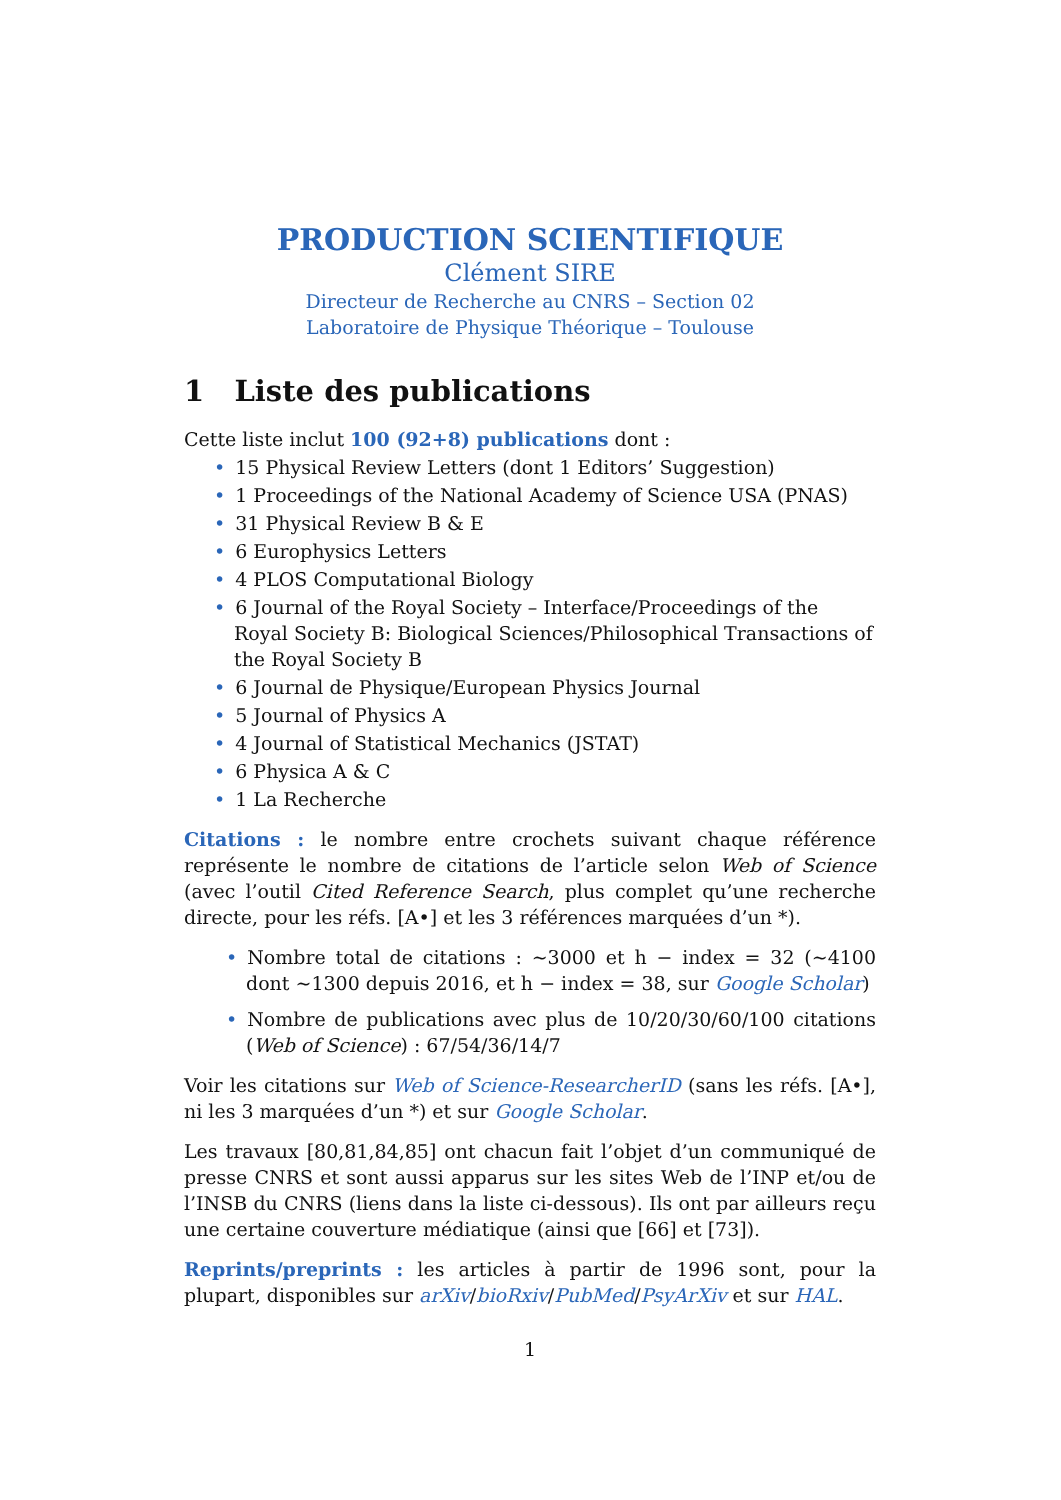PRODUCTION SCIENTIFIQUE
Clément SIRE
Directeur de Recherche au CNRS – Section 02
Laboratoire de Physique Théorique – Toulouse
1 Liste des publications
Cette liste inclut 100 (92+8) publications dont :
• 15 Physical Review Letters (dont 1 Editors’ Suggestion)
• 1 Proceedings of the National Academy of Science USA (PNAS)
• 31 Physical Review B & E
• 6 Europhysics Letters
• 4 PLOS Computational Biology
• 6 Journal of the Royal Society – Interface/Proceedings of the Royal Society B: Biological Sciences/Philosophical Transactions of the Royal Society B
• 6 Journal de Physique/European Physics Journal
• 5 Journal of Physics A
• 4 Journal of Statistical Mechanics (JSTAT)
• 6 Physica A & C
• 1 La Recherche
Citations : le nombre entre crochets suivant chaque référence représente le nombre de citations de l’article selon Web of Science (avec l’outil Cited Reference Search, plus complet qu’une recherche directe, pour les réfs. [A•] et les 3 références marquées d’un *).
• Nombre total de citations : ∼3000 et h − index = 32 (∼4100 dont ∼1300 depuis 2016, et h − index = 38, sur Google Scholar)
• Nombre de publications avec plus de 10/20/30/60/100 citations (Web of Science) : 67/54/36/14/7
Voir les citations sur Web of Science-ResearcherID (sans les réfs. [A•], ni les 3 marquées d’un *) et sur Google Scholar.
Les travaux [80,81,84,85] ont chacun fait l’objet d’un communiqué de presse CNRS et sont aussi apparus sur les sites Web de l’INP et/ou de l’INSB du CNRS (liens dans la liste ci-dessous). Ils ont par ailleurs reçu une certaine couverture médiatique (ainsi que [66] et [73]).
Reprints/preprints : les articles à partir de 1996 sont, pour la plupart, disponibles sur arXiv/bioRxiv/PubMed/PsyArXiv et sur HAL.
1